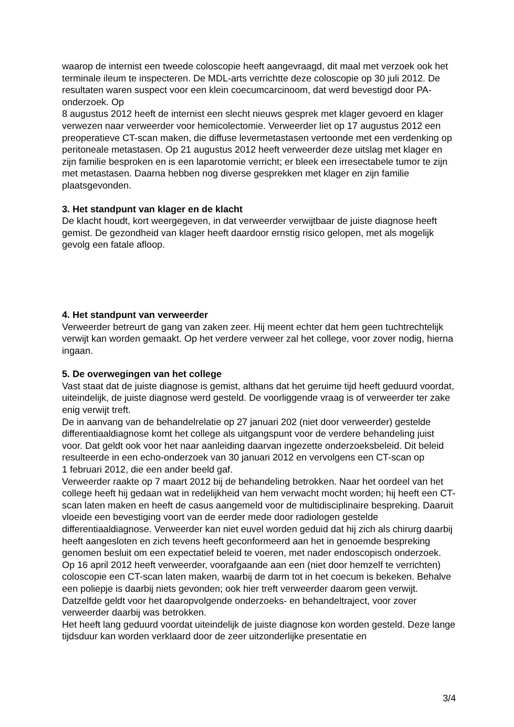waarop de internist een tweede coloscopie heeft aangevraagd, dit maal met verzoek ook het terminale ileum te inspecteren. De MDL-arts verrichtte deze coloscopie op 30 juli 2012. De resultaten waren suspect voor een klein coecumcarcinoom, dat werd bevestigd door PA-onderzoek. Op
8 augustus 2012 heeft de internist een slecht nieuws gesprek met klager gevoerd en klager verwezen naar verweerder voor hemicolectomie. Verweerder liet op 17 augustus 2012 een preoperatieve CT-scan maken, die diffuse levermetastasen vertoonde met een verdenking op peritoneale metastasen. Op 21 augustus 2012 heeft verweerder deze uitslag met klager en zijn familie besproken en is een laparotomie verricht; er bleek een irresectabele tumor te zijn met metastasen. Daarna hebben nog diverse gesprekken met klager en zijn familie plaatsgevonden.
3. Het standpunt van klager en de klacht
De klacht houdt, kort weergegeven, in dat verweerder verwijtbaar de juiste diagnose heeft gemist. De gezondheid van klager heeft daardoor ernstig risico gelopen, met als mogelijk gevolg een fatale afloop.
4. Het standpunt van verweerder
Verweerder betreurt de gang van zaken zeer. Hij meent echter dat hem geen tuchtrechtelijk verwijt kan worden gemaakt. Op het verdere verweer zal het college, voor zover nodig, hierna ingaan.
5. De overwegingen van het college
Vast staat dat de juiste diagnose is gemist, althans dat het geruime tijd heeft geduurd voordat, uiteindelijk, de juiste diagnose werd gesteld. De voorliggende vraag is of verweerder ter zake enig verwijt treft.
De in aanvang van de behandelrelatie op 27 januari 202 (niet door verweerder) gestelde differentiaaldiagnose komt het college als uitgangspunt voor de verdere behandeling juist voor. Dat geldt ook voor het naar aanleiding daarvan ingezette onderzoeksbeleid. Dit beleid resulteerde in een echo-onderzoek van 30 januari 2012 en vervolgens een CT-scan op
1 februari 2012, die een ander beeld gaf.
Verweerder raakte op 7 maart 2012 bij de behandeling betrokken. Naar het oordeel van het college heeft hij gedaan wat in redelijkheid van hem verwacht mocht worden; hij heeft een CT-scan laten maken en heeft de casus aangemeld voor de multidisciplinaire bespreking. Daaruit vloeide een bevestiging voort van de eerder mede door radiologen gestelde differentiaaldiagnose. Verweerder kan niet euvel worden geduid dat hij zich als chirurg daarbij heeft aangesloten en zich tevens heeft geconformeerd aan het in genoemde bespreking genomen besluit om een expectatief beleid te voeren, met nader endoscopisch onderzoek.
Op 16 april 2012 heeft verweerder, voorafgaande aan een (niet door hemzelf te verrichten) coloscopie een CT-scan laten maken, waarbij de darm tot in het coecum is bekeken. Behalve een poliepje is daarbij niets gevonden; ook hier treft verweerder daarom geen verwijt. Datzelfde geldt voor het daaropvolgende onderzoeks- en behandeltraject, voor zover verweerder daarbij was betrokken.
Het heeft lang geduurd voordat uiteindelijk de juiste diagnose kon worden gesteld. Deze lange tijdsduur kan worden verklaard door de zeer uitzonderlijke presentatie en
3/4